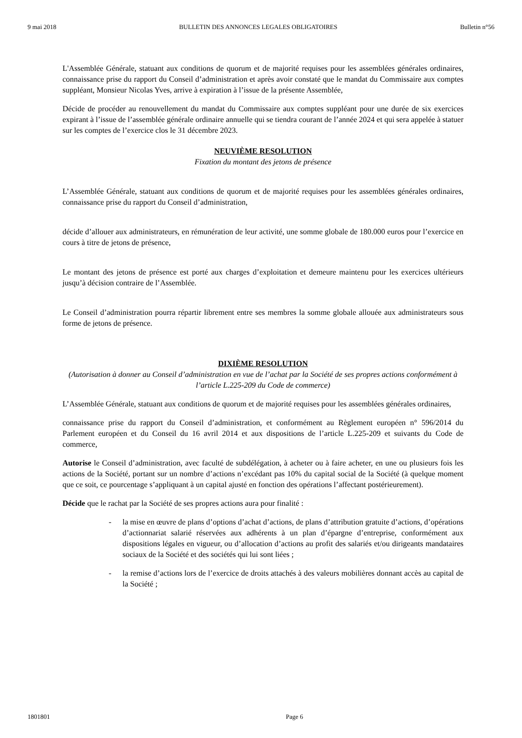9 mai 2018 BULLETIN DES ANNONCES LEGALES OBLIGATOIRES Bulletin n°56
L'Assemblée Générale, statuant aux conditions de quorum et de majorité requises pour les assemblées générales ordinaires, connaissance prise du rapport du Conseil d’administration et après avoir constaté que le mandat du Commissaire aux comptes suppléant, Monsieur Nicolas Yves, arrive à expiration à l’issue de la présente Assemblée,
Décide de procéder au renouvellement du mandat du Commissaire aux comptes suppléant pour une durée de six exercices expirant à l’issue de l’assemblée générale ordinaire annuelle qui se tiendra courant de l’année 2024 et qui sera appelée à statuer sur les comptes de l’exercice clos le 31 décembre 2023.
NEUVIÈME RESOLUTION
Fixation du montant des jetons de présence
L’Assemblée Générale, statuant aux conditions de quorum et de majorité requises pour les assemblées générales ordinaires, connaissance prise du rapport du Conseil d’administration,
décide d’allouer aux administrateurs, en rémunération de leur activité, une somme globale de 180.000 euros pour l’exercice en cours à titre de jetons de présence,
Le montant des jetons de présence est porté aux charges d’exploitation et demeure maintenu pour les exercices ultérieurs jusqu’à décision contraire de l’Assemblée.
Le Conseil d’administration pourra répartir librement entre ses membres la somme globale allouée aux administrateurs sous forme de jetons de présence.
DIXIÈME RESOLUTION
(Autorisation à donner au Conseil d’administration en vue de l’achat par la Société de ses propres actions conformément à l’article L.225-209 du Code de commerce)
L’Assemblée Générale, statuant aux conditions de quorum et de majorité requises pour les assemblées générales ordinaires,
connaissance prise du rapport du Conseil d’administration, et conformément au Règlement européen n° 596/2014 du Parlement européen et du Conseil du 16 avril 2014 et aux dispositions de l’article L.225-209 et suivants du Code de commerce,
Autorise le Conseil d’administration, avec faculté de subdélégation, à acheter ou à faire acheter, en une ou plusieurs fois les actions de la Société, portant sur un nombre d’actions n’excédant pas 10% du capital social de la Société (à quelque moment que ce soit, ce pourcentage s’appliquant à un capital ajusté en fonction des opérations l’affectant postérieurement).
Décide que le rachat par la Société de ses propres actions aura pour finalité :
- la mise en œuvre de plans d’options d’achat d’actions, de plans d’attribution gratuite d’actions, d’opérations d’actionnariat salarié réservées aux adhérents à un plan d’épargne d’entreprise, conformément aux dispositions légales en vigueur, ou d’allocation d’actions au profit des salariés et/ou dirigeants mandataires sociaux de la Société et des sociétés qui lui sont liées ;
- la remise d’actions lors de l’exercice de droits attachés à des valeurs mobilières donnant accès au capital de la Société ;
1801801 Page 6